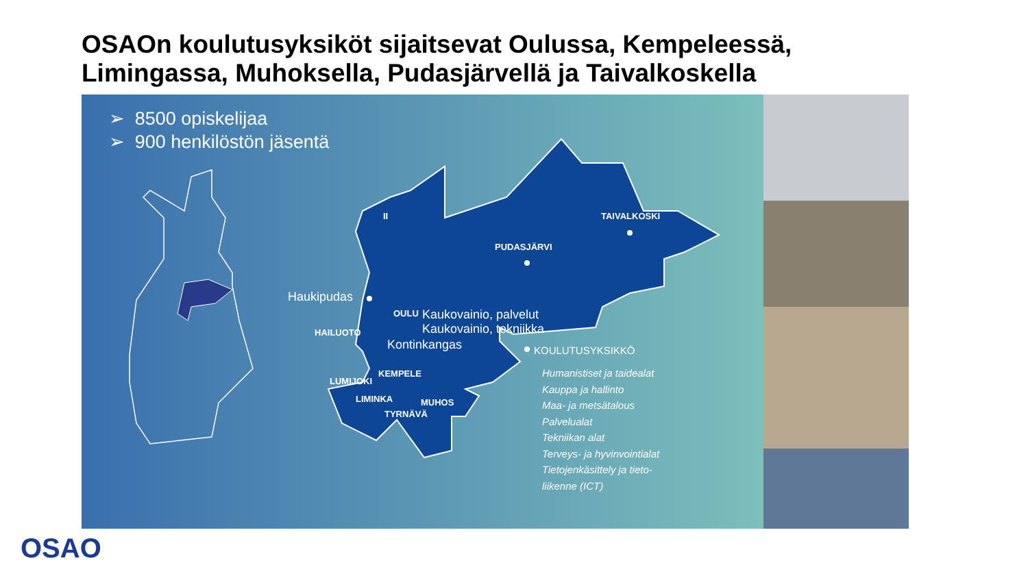OSAOn koulutusyksiköt sijaitsevat Oulussa, Kempeleessä,
Limingassa, Muhoksella, Pudasjärvellä ja Taivalkoskella
➢ 8500 opiskelijaa
➢ 900 henkilöstön jäsentä
II
PUDASJÄRVI
TAIVALKOSKI
Haukipudas
OULU
Kaukovainio, palvelut
Kaukovainio, tekniikka
HAILUOTO
Kontinkangas KOULUTUSYKSIKKÖ
KEMPELE
LUMIJOKI
LIMINKA MUHOS
TYRNÄVÄ
Humanistiset ja taidealat
Kauppa ja hallinto
Maa- ja metsätalous
Palvelualat
Tekniikan alat
Terveys- ja hyvinvointialat
Tietojenkäsittely ja tieto-
liikenne (ICT)
OSAO